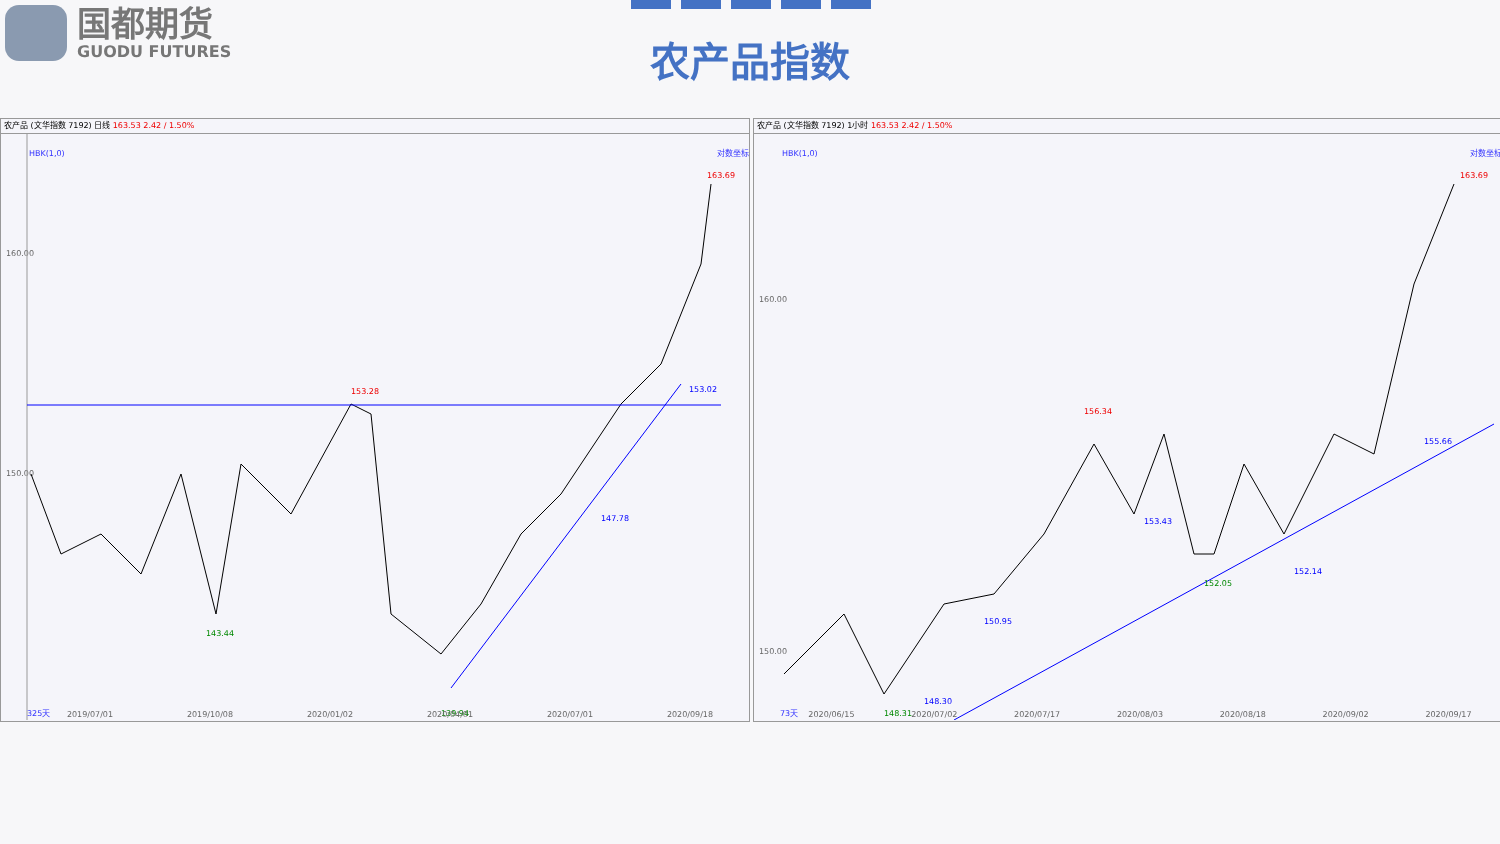国都期货
GUODU FUTURES
农产品指数
农产品 (文华指数 7192) 日线 163.53 2.42 / 1.50%
HBK(1,0)
对数坐标
160.00
150.00
153.28
153.02
147.78
143.44
139.94
163.69
325天
农产品 (文华指数 7192) 1小时 163.53 2.42 / 1.50%
HBK(1,0)
对数坐标
160.00
150.00
156.34
155.66
153.43
152.14
152.05
150.95
148.30
148.31
163.69
73天
2019/07/01 2019/10/08 2020/01/02 2020/04/01 2020/07/01 2020/09/18
2020/06/15 2020/07/02 2020/07/17 2020/08/03 2020/08/18 2020/09/02 2020/09/17